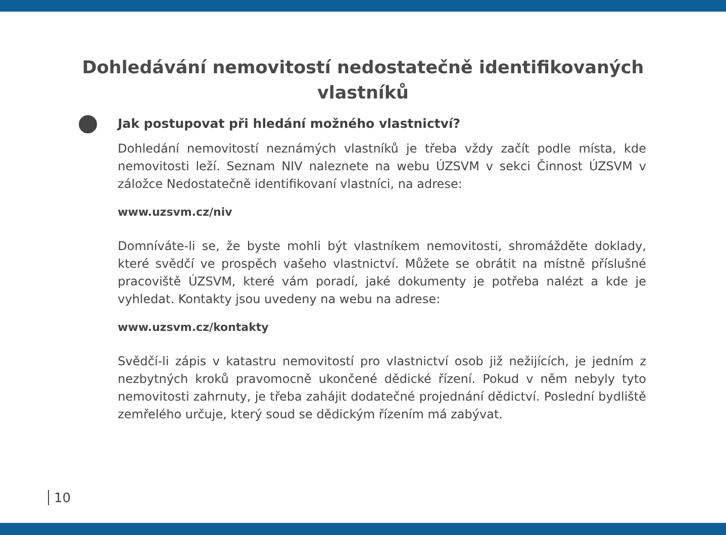Dohledávání nemovitostí nedostatečně identifikovaných vlastníků
Jak postupovat při hledání možného vlastnictví?
Dohledání nemovitostí neznámých vlastníků je třeba vždy začít podle místa, kde nemovitosti leží. Seznam NIV naleznete na webu ÚZSVM v sekci Činnost ÚZSVM v záložce Nedostatečně identifikovaní vlastníci, na adrese:
www.uzsvm.cz/niv
Domníváte-li se, že byste mohli být vlastníkem nemovitosti, shromážděte doklady, které svědčí ve prospěch vašeho vlastnictví. Můžete se obrátit na místně příslušné pracoviště ÚZSVM, které vám poradí, jaké dokumenty je potřeba nalézt a kde je vyhledat. Kontakty jsou uvedeny na webu na adrese:
www.uzsvm.cz/kontakty
Svědčí-li zápis v katastru nemovitostí pro vlastnictví osob již nežijících, je jedním z nezbytných kroků pravomocně ukončené dědické řízení. Pokud v něm nebyly tyto nemovitosti zahrnuty, je třeba zahájit dodatečné projednání dědictví. Poslední bydliště zemřelého určuje, který soud se dědickým řízením má zabývat.
10